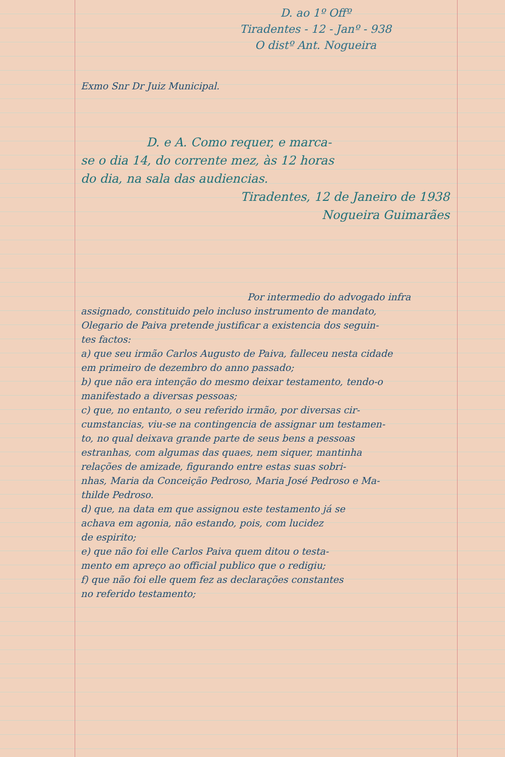D. ao 1º Offº
Tiradentes - 12 - Janº - 938
O distº Ant. Nogueira
Exmo Snr Dr Juiz Municipal.
D. e A. Como requer, e marca-
se o dia 14, do corrente mez, às 12 horas
do dia, na sala das audiencias.
Tiradentes, 12 de Janeiro de 1938
Nogueira Guimarães
Por intermedio do advogado infra
assignado, constituido pelo incluso instrumento de mandato,
Olegario de Paiva pretende justificar a existencia dos seguin-
tes factos:
a) que seu irmão Carlos Augusto de Paiva, falleceu nesta cidade
em primeiro de dezembro do anno passado;
b) que não era intenção do mesmo deixar testamento, tendo-o
manifestado a diversas pessoas;
c) que, no entanto, o seu referido irmão, por diversas cir-
cumstancias, viu-se na contingencia de assignar um testamen-
to, no qual deixava grande parte de seus bens a pessoas
estranhas, com algumas das quaes, nem siquer, mantinha
relações de amizade, figurando entre estas suas sobri-
nhas, Maria da Conceição Pedroso, Maria José Pedroso e Ma-
thilde Pedroso.
d) que, na data em que assignou este testamento já se
achava em agonia, não estando, pois, com lucidez
de espirito;
e) que não foi elle Carlos Paiva quem ditou o testa-
mento em apreço ao official publico que o redigiu;
f) que não foi elle quem fez as declarações constantes
no referido testamento;